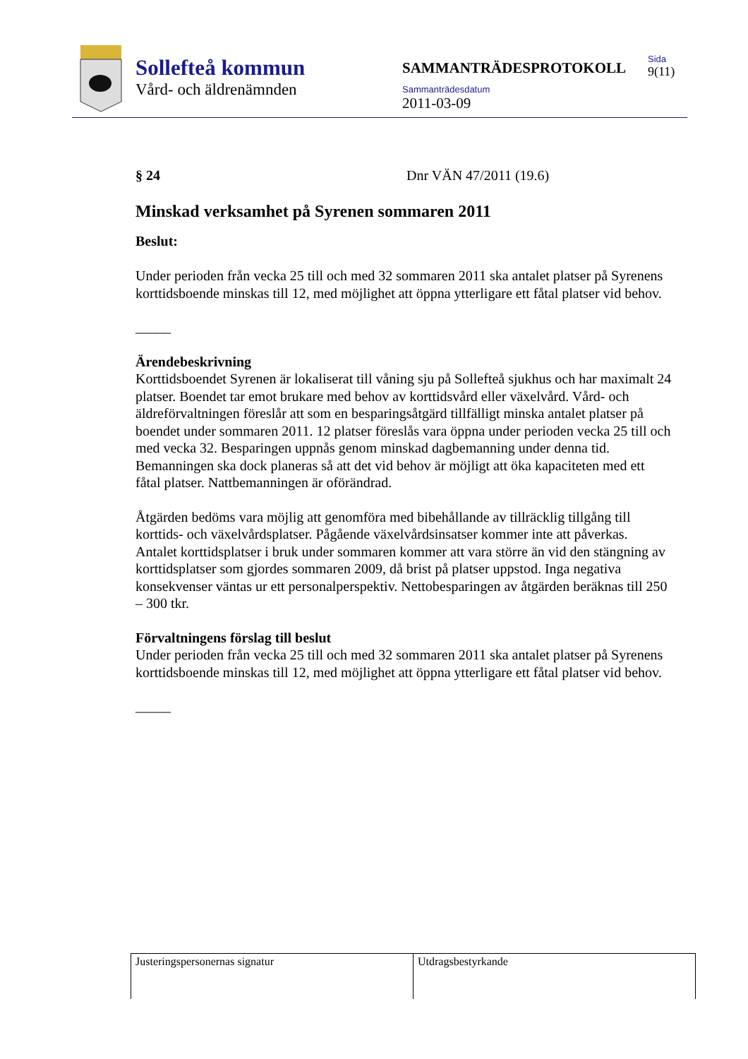Sollefteå kommun
Vård- och äldrenämnden
SAMMANTRÄDESPROTOKOLL
Sammanträdesdatum
2011-03-09
Sida
9(11)
§ 24 Dnr VÄN 47/2011 (19.6)
Minskad verksamhet på Syrenen sommaren 2011
Beslut:
Under perioden från vecka 25 till och med 32 sommaren 2011 ska antalet platser på Syrenens korttidsboende minskas till 12, med möjlighet att öppna ytterligare ett fåtal platser vid behov.
_____
Ärendebeskrivning
Korttidsboendet Syrenen är lokaliserat till våning sju på Sollefteå sjukhus och har maximalt 24 platser. Boendet tar emot brukare med behov av korttidsvård eller växelvård. Vård- och äldreförvaltningen föreslår att som en besparingsåtgärd tillfälligt minska antalet platser på boendet under sommaren 2011. 12 platser föreslås vara öppna under perioden vecka 25 till och med vecka 32. Besparingen uppnås genom minskad dagbemanning under denna tid. Bemanningen ska dock planeras så att det vid behov är möjligt att öka kapaciteten med ett fåtal platser. Nattbemanningen är oförändrad.
Åtgärden bedöms vara möjlig att genomföra med bibehållande av tillräcklig tillgång till korttids- och växelvårdsplatser. Pågående växelvårdsinsatser kommer inte att påverkas. Antalet korttidsplatser i bruk under sommaren kommer att vara större än vid den stängning av korttidsplatser som gjordes sommaren 2009, då brist på platser uppstod. Inga negativa konsekvenser väntas ur ett personalperspektiv. Nettobesparingen av åtgärden beräknas till 250 – 300 tkr.
Förvaltningens förslag till beslut
Under perioden från vecka 25 till och med 32 sommaren 2011 ska antalet platser på Syrenens korttidsboende minskas till 12, med möjlighet att öppna ytterligare ett fåtal platser vid behov.
_____
| Justeringspersonernas signatur | Utdragsbestyrkande |